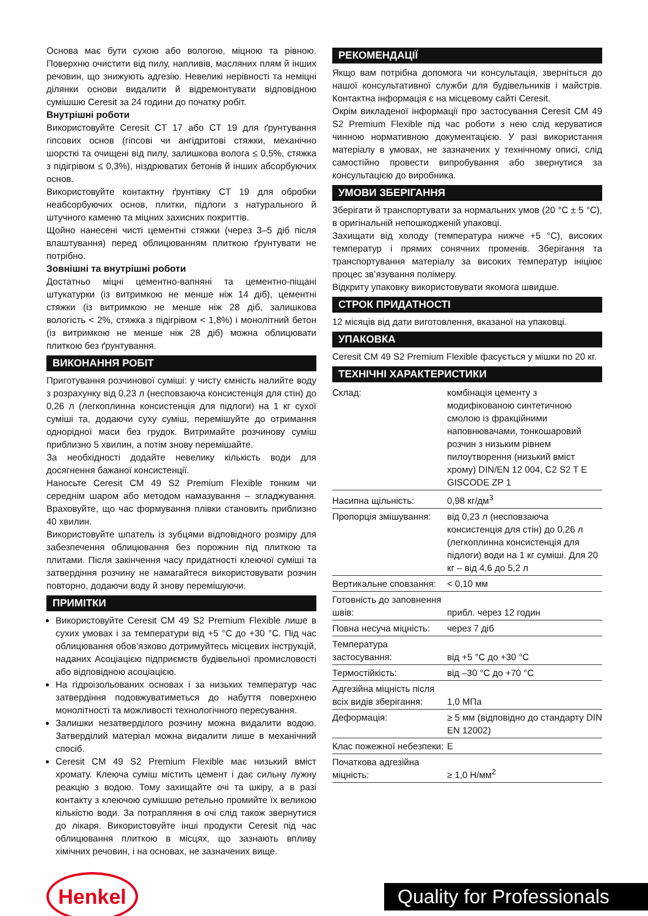Основа має бути сухою або вологою, міцною та рівною. Поверхню очистити від пилу, напливів, масляних плям й інших речовин, що знижують адгезію. Невеликі нерівності та неміцні ділянки основи видалити й відремонтувати відповідною сумішшю Ceresit за 24 години до початку робіт.
Внутрішні роботи
Використовуйте Ceresit CT 17 або CT 19 для ґрунтування гіпсових основ (гіпсові чи ангідритові стяжки, механічно шорсткі та очищені від пилу, залишкова волога ≤ 0,5%, стяжка з підігрівом ≤ 0,3%), ніздрюватих бетонів й інших абсорбуючих основ.
Використовуйте контактну ґрунтівку CT 19 для обробки неабсорбуючих основ, плитки, підлоги з натурального й штучного каменю та міцних захисних покриттів.
Щойно нанесені чисті цементні стяжки (через 3–5 діб після влаштування) перед облицюванням плиткою ґрунтувати не потрібно.
Зовнішні та внутрішні роботи
Достатньо міцні цементно-вапняні та цементно-піщані штукатурки (із витримкою не менше ніж 14 діб), цементні стяжки (із витримкою не менше ніж 28 діб, залишкова вологість < 2%, стяжка з підігрівом < 1,8%) і монолітний бетон (із витримкою не менше ніж 28 діб) можна облицювати плиткою без ґрунтування.
ВИКОНАННЯ РОБІТ
Приготування розчинової суміші: у чисту ємність налийте воду з розрахунку від 0,23 л (несповзаюча консистенція для стін) до 0,26 л (легкоплинна консистенція для підлоги) на 1 кг сухої суміші та, додаючи суху суміш, перемішуйте до отримання однорідної маси без грудок. Витримайте розчинову суміш приблизно 5 хвилин, а потім знову перемішайте.
За необхідності додайте невелику кількість води для досягнення бажаної консистенції.
Наносьте Ceresit CM 49 S2 Premium Flexible тонким чи середнім шаром або методом намазування – згладжування. Враховуйте, що час формування плівки становить приблизно 40 хвилин.
Використовуйте шпатель із зубцями відповідного розміру для забезпечення облицювання без порожнин під плиткою та плитами. Після закінчення часу придатності клеючої суміші та затвердіння розчину не намагайтеся використовувати розчин повторно, додаючи воду й знову перемішуючи.
ПРИМІТКИ
Використовуйте Ceresit CM 49 S2 Premium Flexible лише в сухих умовах і за температури від +5 °C до +30 °C. Під час облицювання обов’язково дотримуйтесь місцевих інструкцій, наданих Асоціацією підприємств будівельної промисловості або відповідною асоціацією.
На гідроізольованих основах і за низьких температур час затвердіння подовжуватиметься до набуття поверхнею монолітності та можливості технологічного пересування.
Залишки незатверділого розчину можна видалити водою. Затверділий матеріал можна видалити лише в механічний спосіб.
Ceresit CM 49 S2 Premium Flexible має низький вміст хромату. Клеюча суміш містить цемент і дає сильну лужну реакцію з водою. Тому захищайте очі та шкіру, а в разі контакту з клеючою сумішшю ретельно промийте їх великою кількістю води. За потрапляння в очі слід також звернутися до лікаря. Використовуйте інші продукти Ceresit під час облицювання плиткою в місцях, що зазнають впливу хімічних речовин, і на основах, не зазначених вище.
РЕКОМЕНДАЦІЇ
Якщо вам потрібна допомога чи консультація, зверніться до нашої консультативної служби для будівельників і майстрів. Контактна інформація є на місцевому сайті Ceresit.
Окрім викладеної інформації про застосування Ceresit CM 49 S2 Premium Flexible під час роботи з нею слід керуватися чинною нормативною документацією. У разі використання матеріалу в умовах, не зазначених у технічному описі, слід самостійно провести випробування або звернутися за консультацією до виробника.
УМОВИ ЗБЕРІГАННЯ
Зберігати й транспортувати за нормальних умов (20 °C ± 5 °C), в оригінальній непошкодженій упаковці.
Захищати від холоду (температура нижче +5 °C), високих температур і прямих сонячних променів. Зберігання та транспортування матеріалу за високих температур ініціює процес зв’язування полімеру.
Відкриту упаковку використовувати якомога швидше.
СТРОК ПРИДАТНОСТІ
12 місяців від дати виготовлення, вказаної на упаковці.
УПАКОВКА
Ceresit CM 49 S2 Premium Flexible фасується у мішки по 20 кг.
ТЕХНІЧНІ ХАРАКТЕРИСТИКИ
| Склад: | комбінація цементу з модифікованою синтетичною смолою із фракційними наповнювачами, тонкошаровий розчин з низьким рівнем пилоутворення (низький вміст хрому) DIN/EN 12 004, C2 S2 T E GISCODE ZP 1 |
| Насипна щільність: | 0,98 кг/дм<sup>3</sup> |
| Пропорція змішування: | від 0,23 л (несповзаюча консистенція для стін) до 0,26 л (легкоплинна консистенція для підлоги) води на 1 кг суміші. Для 20 кг – від 4,6 до 5,2 л |
| Вертикальне сповзання: | < 0,10 мм |
| Готовність до заповнення швів: | прибл. через 12 годин |
| Повна несуча міцність: | через 7 діб |
| Температура застосування: | від +5 °C до +30 °C |
| Термостійкість: | від –30 °C до +70 °C |
| Адгезійна міцність після всіх видів зберігання: | 1,0 МПа |
| Деформація: | ≥ 5 мм (відповідно до стандарту DIN EN 12002) |
| Клас пожежної небезпеки: | E |
| Початкова адгезійна міцність: | ≥ 1,0 Н/мм<sup>2</sup> |
Henkel
Quality for Professionals